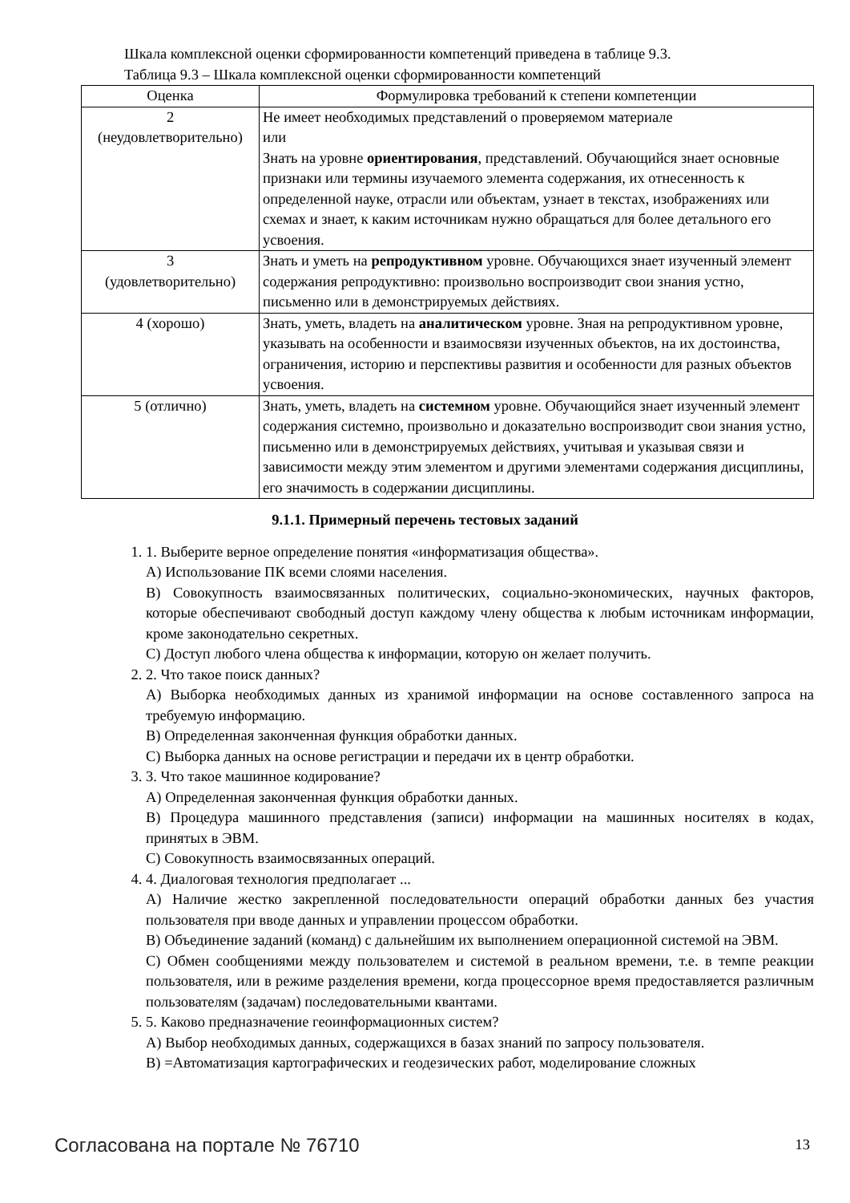Шкала комплексной оценки сформированности компетенций приведена в таблице 9.3.
Таблица 9.3 – Шкала комплексной оценки сформированности компетенций
| Оценка | Формулировка требований к степени компетенции |
| --- | --- |
| 2 (неудовлетворительно) | Не имеет необходимых представлений о проверяемом материале или Знать на уровне ориентирования , представлений. Обучающийся знает основные признаки или термины изучаемого элемента содержания, их отнесенность к определенной науке, отрасли или объектам, узнает в текстах, изображениях или схемах и знает, к каким источникам нужно обращаться для более детального его усвоения. |
| 3 (удовлетворительно) | Знать и уметь на репродуктивном уровне. Обучающихся знает изученный элемент содержания репродуктивно: произвольно воспроизводит свои знания устно, письменно или в демонстрируемых действиях. |
| 4 (хорошо) | Знать, уметь, владеть на аналитическом уровне. Зная на репродуктивном уровне, указывать на особенности и взаимосвязи изученных объектов, на их достоинства, ограничения, историю и перспективы развития и особенности для разных объектов усвоения. |
| 5 (отлично) | Знать, уметь, владеть на системном уровне. Обучающийся знает изученный элемент содержания системно, произвольно и доказательно воспроизводит свои знания устно, письменно или в демонстрируемых действиях, учитывая и указывая связи и зависимости между этим элементом и другими элементами содержания дисциплины, его значимость в содержании дисциплины. |
9.1.1. Примерный перечень тестовых заданий
1. 1. Выберите верное определение понятия «информатизация общества».
А) Использование ПК всеми слоями населения.
В) Совокупность взаимосвязанных политических, социально-экономических, научных факторов, которые обеспечивают свободный доступ каждому члену общества к любым источникам информации, кроме законодательно секретных.
С) Доступ любого члена общества к информации, которую он желает получить.
2. 2. Что такое поиск данных?
А) Выборка необходимых данных из хранимой информации на основе составленного запроса на требуемую информацию.
В) Определенная законченная функция обработки данных.
С) Выборка данных на основе регистрации и передачи их в центр обработки.
3. 3. Что такое машинное кодирование?
А) Определенная законченная функция обработки данных.
В) Процедура машинного представления (записи) информации на машинных носителях в кодах, принятых в ЭВМ.
С) Совокупность взаимосвязанных операций.
4. 4. Диалоговая технология предполагает ...
А) Наличие жестко закрепленной последовательности операций обработки данных без участия пользователя при вводе данных и управлении процессом обработки.
В) Объединение заданий (команд) с дальнейшим их выполнением операционной системой на ЭВМ.
С) Обмен сообщениями между пользователем и системой в реальном времени, т.е. в темпе реакции пользователя, или в режиме разделения времени, когда процессорное время предоставляется различным пользователям (задачам) последовательными квантами.
5. 5. Каково предназначение геоинформационных систем?
А) Выбор необходимых данных, содержащихся в базах знаний по запросу пользователя.
В) =Автоматизация картографических и геодезических работ, моделирование сложных
Согласована на портале № 76710 13